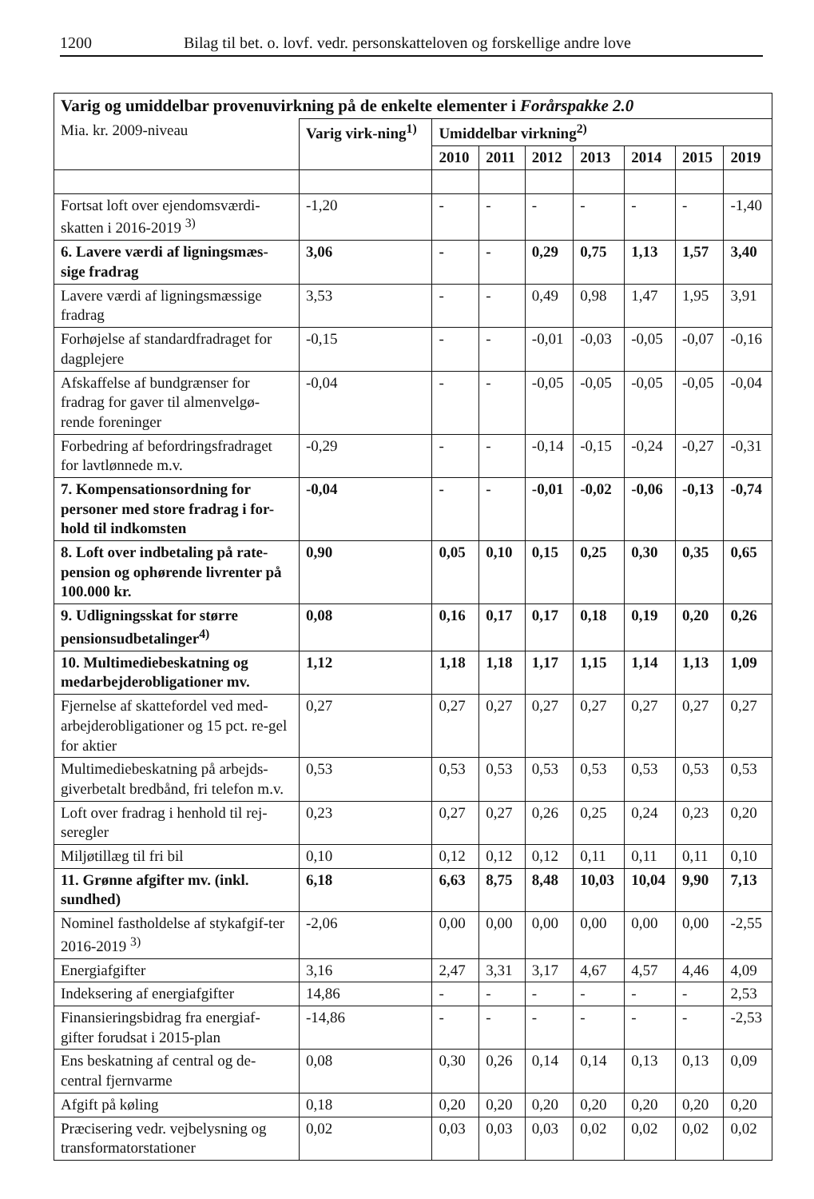1200 Bilag til bet. o. lovf. vedr. personskatteloven og forskellige andre love
| Varig og umiddelbar provenuvirkning på de enkelte elementer i Forårspakke 2.0 | | | | | | | | |
| --- | --- | --- | --- | --- | --- | --- | --- | --- |
| Mia. kr. 2009-niveau | Varig virk-ning<sup>1)</sup> | Umiddelbar virkning<sup>2)</sup> | | | | | | |
| | | 2010 | 2011 | 2012 | 2013 | 2014 | 2015 | 2019 |
| Fortsat loft over ejendomsværdi-skatten i 2016-2019 <sup>3)</sup> | -1,20 | - | - | - | - | - | - | -1,40 |
| 6. Lavere værdi af ligningsmæs-sige fradrag | 3,06 | - | - | 0,29 | 0,75 | 1,13 | 1,57 | 3,40 |
| Lavere værdi af ligningsmæssige fradrag | 3,53 | - | - | 0,49 | 0,98 | 1,47 | 1,95 | 3,91 |
| Forhøjelse af standardfradraget for dagplejere | -0,15 | - | - | -0,01 | -0,03 | -0,05 | -0,07 | -0,16 |
| Afskaffelse af bundgrænser for fradrag for gaver til almenvelgø-rende foreninger | -0,04 | - | - | -0,05 | -0,05 | -0,05 | -0,05 | -0,04 |
| Forbedring af befordringsfradraget for lavtlønnede m.v. | -0,29 | - | - | -0,14 | -0,15 | -0,24 | -0,27 | -0,31 |
| 7. Kompensationsordning for personer med store fradrag i for-hold til indkomsten | -0,04 | - | - | -0,01 | -0,02 | -0,06 | -0,13 | -0,74 |
| 8. Loft over indbetaling på rate-pension og ophørende livrenter på 100.000 kr. | 0,90 | 0,05 | 0,10 | 0,15 | 0,25 | 0,30 | 0,35 | 0,65 |
| 9. Udligningsskat for større pensionsudbetalinger<sup>4)</sup> | 0,08 | 0,16 | 0,17 | 0,17 | 0,18 | 0,19 | 0,20 | 0,26 |
| 10. Multimediebeskatning og medarbejderobligationer mv. | 1,12 | 1,18 | 1,18 | 1,17 | 1,15 | 1,14 | 1,13 | 1,09 |
| Fjernelse af skattefordel ved med-arbejderobligationer og 15 pct. re-gel for aktier | 0,27 | 0,27 | 0,27 | 0,27 | 0,27 | 0,27 | 0,27 | 0,27 |
| Multimediebeskatning på arbejds-giverbetalt bredbånd, fri telefon m.v. | 0,53 | 0,53 | 0,53 | 0,53 | 0,53 | 0,53 | 0,53 | 0,53 |
| Loft over fradrag i henhold til rej-seregler | 0,23 | 0,27 | 0,27 | 0,26 | 0,25 | 0,24 | 0,23 | 0,20 |
| Miljøtillæg til fri bil | 0,10 | 0,12 | 0,12 | 0,12 | 0,11 | 0,11 | 0,11 | 0,10 |
| 11. Grønne afgifter mv. (inkl. sundhed) | 6,18 | 6,63 | 8,75 | 8,48 | 10,03 | 10,04 | 9,90 | 7,13 |
| Nominel fastholdelse af stykafgif-ter 2016-2019 <sup>3)</sup> | -2,06 | 0,00 | 0,00 | 0,00 | 0,00 | 0,00 | 0,00 | -2,55 |
| Energiafgifter | 3,16 | 2,47 | 3,31 | 3,17 | 4,67 | 4,57 | 4,46 | 4,09 |
| Indeksering af energiafgifter | 14,86 | - | - | - | - | - | - | 2,53 |
| Finansieringsbidrag fra energiaf-gifter forudsat i 2015-plan | -14,86 | - | - | - | - | - | - | -2,53 |
| Ens beskatning af central og de-central fjernvarme | 0,08 | 0,30 | 0,26 | 0,14 | 0,14 | 0,13 | 0,13 | 0,09 |
| Afgift på køling | 0,18 | 0,20 | 0,20 | 0,20 | 0,20 | 0,20 | 0,20 | 0,20 |
| Præcisering vedr. vejbelysning og transformatorstationer | 0,02 | 0,03 | 0,03 | 0,03 | 0,02 | 0,02 | 0,02 | 0,02 |